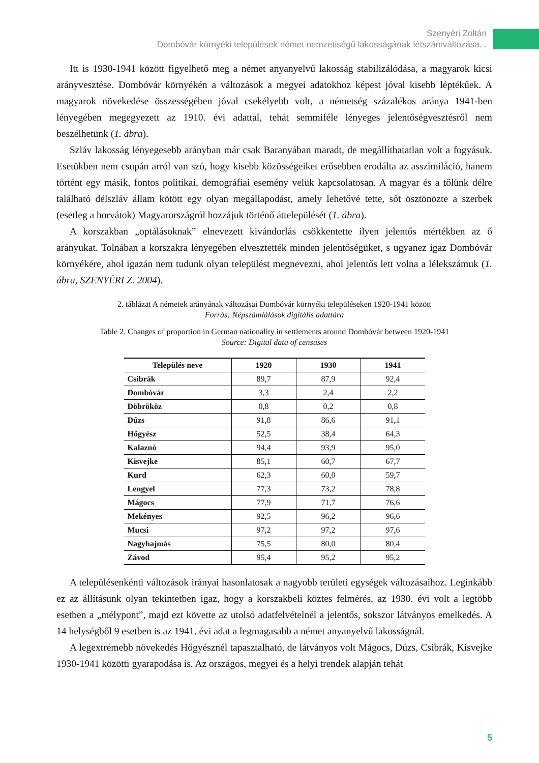Szenyéri Zoltán
Dombóvár környéki települések német nemzetiségű lakosságának létszámváltozása...
Itt is 1930-1941 között figyelhető meg a német anyanyelvű lakosság stabilizálódása, a magyarok kicsi arányvesztése. Dombóvár környékén a változások a megyei adatokhoz képest jóval kisebb lép­tékűek. A magyarok növekedése összességében jóval csekélyebb volt, a németség százalékos aránya 1941-ben lényegében megegyezett az 1910. évi adattal, tehát semmiféle lényeges jelentőségvesztésről nem beszélhetünk (1. ábra).
Szláv lakosság lényegesebb arányban már csak Baranyában maradt, de megállíthatatlan volt a fogyásuk. Esetükben nem csupán arról van szó, hogy kisebb közösségeiket erősebben erodálta az asszimiláció, hanem történt egy másik, fontos politikai, demográfiai esemény velük kapcsolatosan. A magyar és a tőlünk délre található délszláv állam kötött egy olyan megállapodást, amely lehetővé tette, sőt ösztönözte a szerbek (esetleg a horvátok) Magyarországról hozzájuk történő áttelepülését (1. ábra).
A korszakban „optálásoknak” elnevezett kivándorlás csökkentette ilyen jelentős mértékben az ő arányukat. Tolnában a korszakra lényegében elvesztették minden jelentőségüket, s ugyanez igaz Dombóvár környékére, ahol igazán nem tudunk olyan települést megnevezni, ahol jelentős lett volna a lélekszámuk (1. ábra, SZENYÉRI Z. 2004).
2. táblázat A németek arányának változásai Dombóvár környéki településeken 1920-1941 között
Forrás: Népszámlálások digitális adattára
Table 2. Changes of proportion in German nationality in settlements around Dombóvár between 1920-1941
Source: Digital data of censuses
| Település neve | 1920 | 1930 | 1941 |
| --- | --- | --- | --- |
| Csibrák | 89,7 | 87,9 | 92,4 |
| Dombóvár | 3,3 | 2,4 | 2,2 |
| Döbrököz | 0,8 | 0,2 | 0,8 |
| Dúzs | 91,8 | 86,6 | 91,1 |
| Hőgyész | 52,5 | 38,4 | 64,3 |
| Kalaznó | 94,4 | 93,9 | 95,0 |
| Kisvejke | 85,1 | 60,7 | 67,7 |
| Kurd | 62,3 | 60,0 | 59,7 |
| Lengyel | 77,3 | 73,2 | 78,8 |
| Mágocs | 77,9 | 71,7 | 76,6 |
| Mekényes | 92,5 | 96,2 | 96,6 |
| Mucsi | 97,2 | 97,2 | 97,6 |
| Nagyhajmás | 75,5 | 80,0 | 80,4 |
| Závod | 95,4 | 95,2 | 95,2 |
A településenkénti változások irányai hasonlatosak a nagyobb területi egységek változásaihoz. Leginkább ez az állításunk olyan tekintetben igaz, hogy a korszakbeli köztes felmérés, az 1930. évi volt a legtöbb esetben a „mélypont”, majd ezt követte az utolsó adatfelvételnél a jelentős, sokszor látványos emelkedés. A 14 helységből 9 esetben is az 1941. évi adat a legmagasabb a német anyanyelvű lakosságnál.
A legextrémebb növekedés Hőgyésznél tapasztalható, de látványos volt Mágocs, Dúzs, Csibrák, Kisvejke 1930-1941 közötti gyarapodása is. Az országos, megyei és a helyi trendek alapján tehát
5